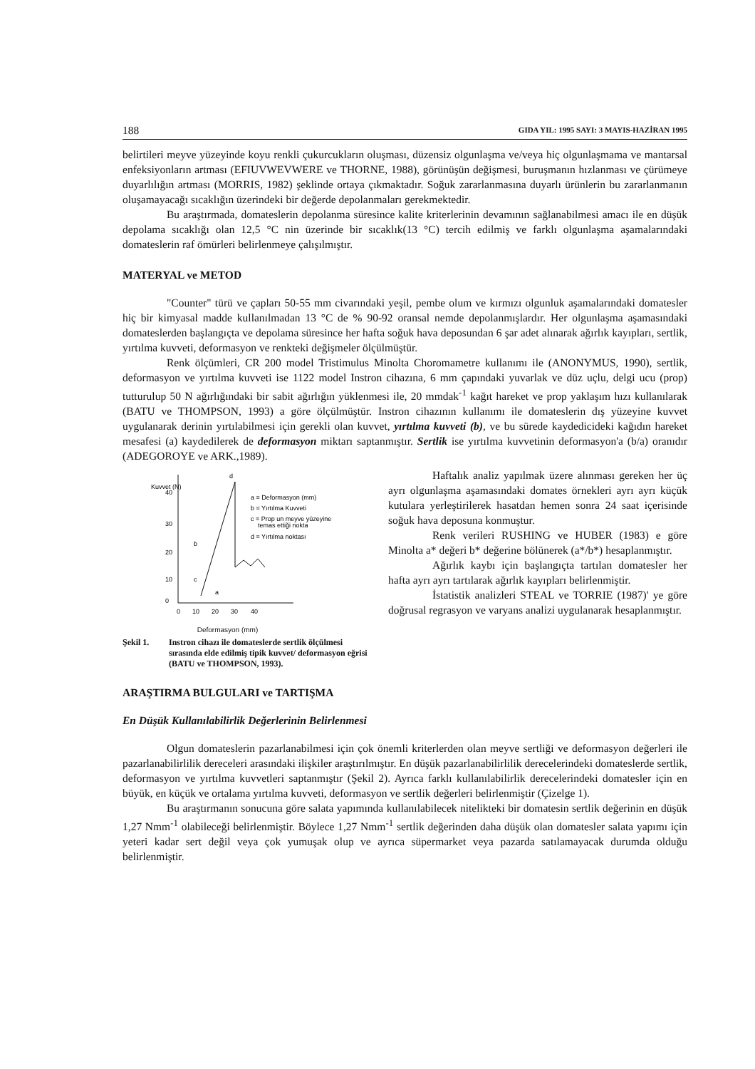188 GIDA YIL: 1995 SAYI: 3 MAYIS-HAZİRAN 1995
belirtileri meyve yüzeyinde koyu renkli çukurcukların oluşması, düzensiz olgunlaşma ve/veya hiç olgunlaşmama ve mantarsal enfeksiyonların artması (EFIUVWEVWERE ve THORNE, 1988), görünüşün değişmesi, buruşmanın hızlanması ve çürümeye duyarlılığın artması (MORRIS, 1982) şeklinde ortaya çıkmaktadır. Soğuk zararlanmasına duyarlı ürünlerin bu zararlanmanın oluşamayacağı sıcaklığın üzerindeki bir değerde depolanmaları gerekmektedir.
Bu araştırmada, domateslerin depolanma süresince kalite kriterlerinin devamının sağlanabilmesi amacı ile en düşük depolama sıcaklığı olan 12,5 °C nin üzerinde bir sıcaklık(13 °C) tercih edilmiş ve farklı olgunlaşma aşamalarındaki domateslerin raf ömürleri belirlenmeye çalışılmıştır.
MATERYAL ve METOD
"Counter" türü ve çapları 50-55 mm civarındaki yeşil, pembe olum ve kırmızı olgunluk aşamalarındaki domatesler hiç bir kimyasal madde kullanılmadan 13 °C de % 90-92 oransal nemde depolanmışlardır. Her olgunlaşma aşamasındaki domateslerden başlangıçta ve depolama süresince her hafta soğuk hava deposundan 6 şar adet alınarak ağırlık kayıpları, sertlik, yırtılma kuvveti, deformasyon ve renkteki değişmeler ölçülmüştür.
Renk ölçümleri, CR 200 model Tristimulus Minolta Choromametre kullanımı ile (ANONYMUS, 1990), sertlik, deformasyon ve yırtılma kuvveti ise 1122 model Instron cihazına, 6 mm çapındaki yuvarlak ve düz uçlu, delgi ucu (prop) tutturulup 50 N ağırlığındaki bir sabit ağırlığın yüklenmesi ile, 20 mmdak<sup>-1</sup> kağıt hareket ve prop yaklaşım hızı kullanılarak (BATU ve THOMPSON, 1993) a göre ölçülmüştür. Instron cihazının kullanımı ile domateslerin dış yüzeyine kuvvet uygulanarak derinin yırtılabilmesi için gerekli olan kuvvet, yırtılma kuvveti (b), ve bu sürede kaydedicideki kağıdın hareket mesafesi (a) kaydedilerek de deformasyon miktarı saptanmıştır. Sertlik ise yırtılma kuvvetinin deformasyon'a (b/a) oranıdır (ADEGOROYE ve ARK.,1989).
Kuvvet (N)
40
30
20
10
0
d
b
c
a
a = Deformasyon (mm)
b = Yırtılma Kuvveti
c = Prop un meyve yüzeyine
temas ettiği nokta
d = Yırtılma noktası
0
10
20
30
40
Deformasyon (mm)
Şekil 1. Instron cihazı ile domateslerde sertlik ölçülmesi sırasında elde edilmiş tipik kuvvet/ deformasyon eğrisi (BATU ve THOMPSON, 1993).
Haftalık analiz yapılmak üzere alınması gereken her üç ayrı olgunlaşma aşamasındaki domates örnekleri ayrı ayrı küçük kutulara yerleştirilerek hasatdan hemen sonra 24 saat içerisinde soğuk hava deposuna konmuştur.
Renk verileri RUSHING ve HUBER (1983) e göre Minolta a* değeri b* değerine bölünerek (a*/b*) hesaplanmıştır.
Ağırlık kaybı için başlangıçta tartılan domatesler her hafta ayrı ayrı tartılarak ağırlık kayıpları belirlenmiştir.
İstatistik analizleri STEAL ve TORRIE (1987)' ye göre doğrusal regrasyon ve varyans analizi uygulanarak hesaplanmıştır.
ARAŞTIRMA BULGULARI ve TARTIŞMA
En Düşük Kullanılabilirlik Değerlerinin Belirlenmesi
Olgun domateslerin pazarlanabilmesi için çok önemli kriterlerden olan meyve sertliği ve deformasyon değerleri ile pazarlanabilirlilik dereceleri arasındaki ilişkiler araştırılmıştır. En düşük pazarlanabilirlilik derecelerindeki domateslerde sertlik, deformasyon ve yırtılma kuvvetleri saptanmıştır (Şekil 2). Ayrıca farklı kullanılabilirlik derecelerindeki domatesler için en büyük, en küçük ve ortalama yırtılma kuvveti, deformasyon ve sertlik değerleri belirlenmiştir (Çizelge 1).
Bu araştırmanın sonucuna göre salata yapımında kullanılabilecek nitelikteki bir domatesin sertlik değerinin en düşük 1,27 Nmm<sup>-1</sup> olabileceği belirlenmiştir. Böylece 1,27 Nmm<sup>-1</sup> sertlik değerinden daha düşük olan domatesler salata yapımı için yeteri kadar sert değil veya çok yumuşak olup ve ayrıca süpermarket veya pazarda satılamayacak durumda olduğu belirlenmiştir.